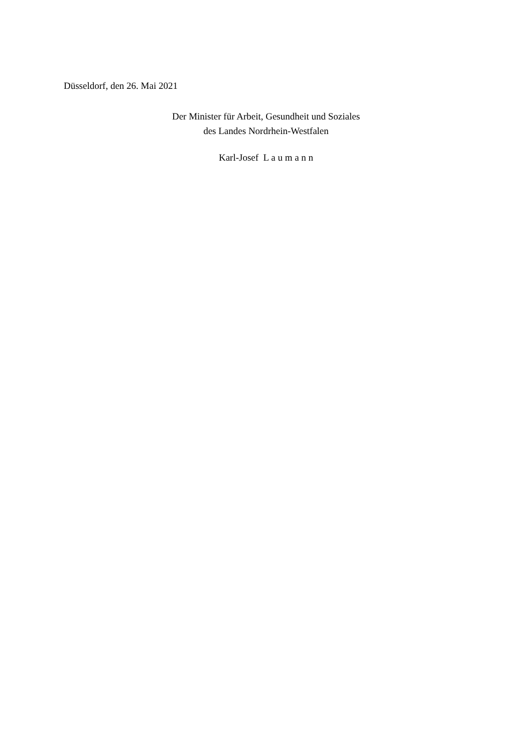Düsseldorf, den 26. Mai 2021
Der Minister für Arbeit, Gesundheit und Soziales
des Landes Nordrhein-Westfalen
Karl-Josef L a u m a n n